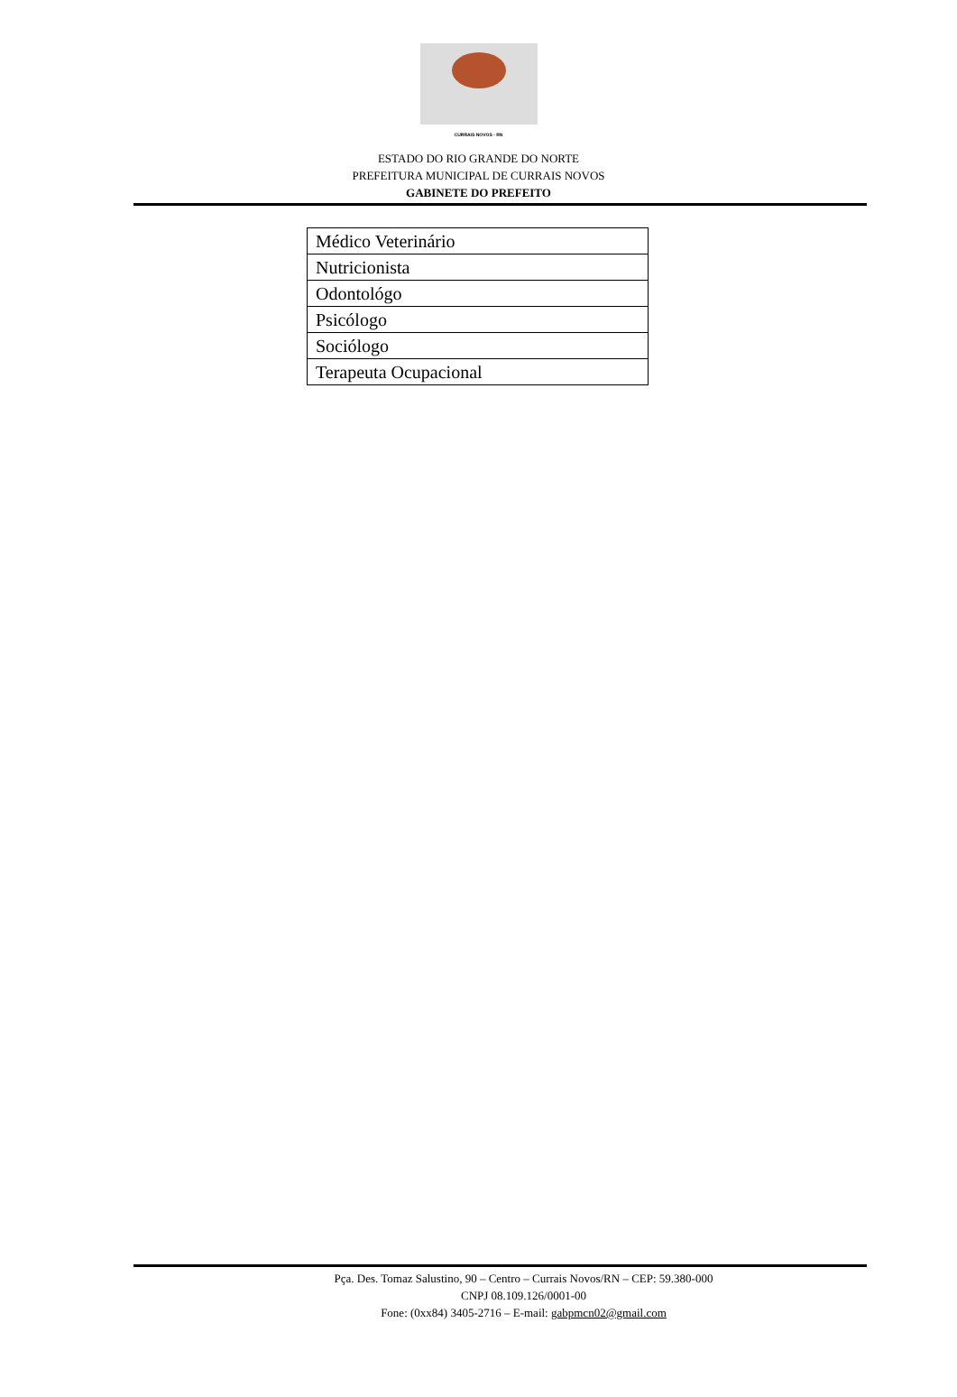CURRAIS NOVOS - RN
ESTADO DO RIO GRANDE DO NORTE
PREFEITURA MUNICIPAL DE CURRAIS NOVOS
GABINETE DO PREFEITO
| Médico Veterinário |
| Nutricionista |
| Odontológo |
| Psicólogo |
| Sociólogo |
| Terapeuta Ocupacional |
Pça. Des. Tomaz Salustino, 90 – Centro – Currais Novos/RN – CEP: 59.380-000
CNPJ 08.109.126/0001-00
Fone: (0xx84) 3405-2716 – E-mail: gabpmcn02@gmail.com